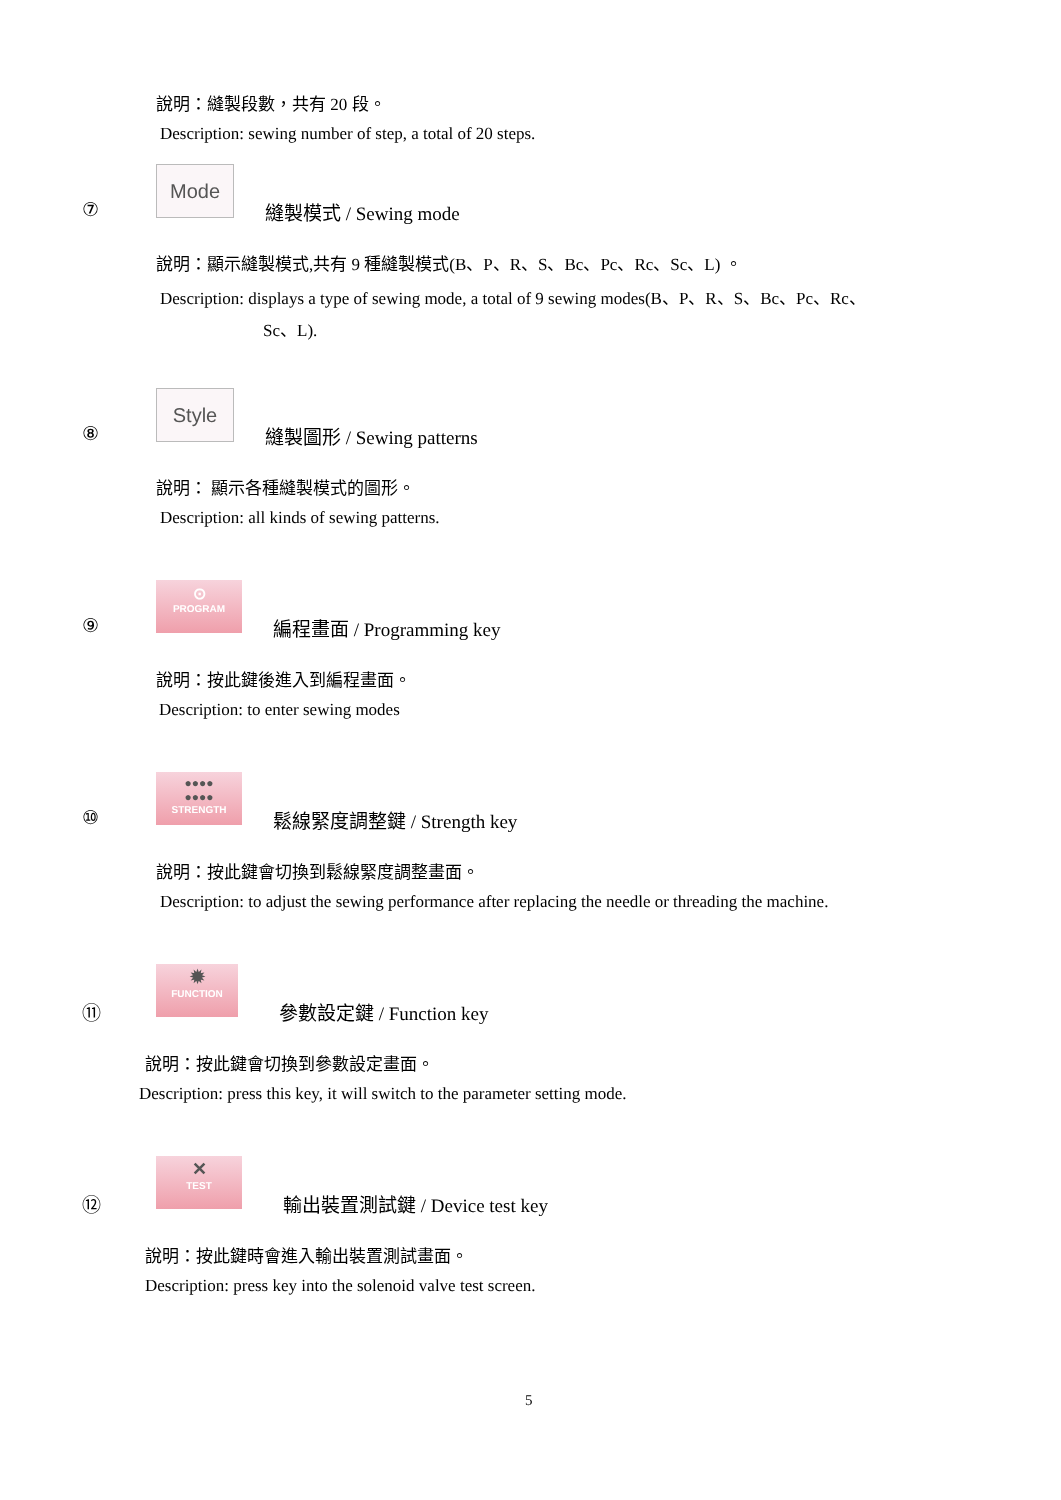說明：縫製段數，共有 20 段。
Description: sewing number of step, a total of 20 steps.
⑦
Mode
縫製模式 / Sewing mode
說明：顯示縫製模式,共有 9 種縫製模式(B、P、R、S、Bc、Pc、Rc、Sc、L) 。
Description: displays a type of sewing mode, a total of 9 sewing modes(B、P、R、S、Bc、Pc、Rc、
Sc、L).
⑧
Style
縫製圖形 / Sewing patterns
說明： 顯示各種縫製模式的圖形。
Description: all kinds of sewing patterns.
⑨
⊙
PROGRAM
編程畫面 / Programming key
說明：按此鍵後進入到編程畫面。
Description: to enter sewing modes
⑩
●●●●
●●●●
STRENGTH
鬆線緊度調整鍵 / Strength key
說明：按此鍵會切換到鬆線緊度調整畫面。
Description: to adjust the sewing performance after replacing the needle or threading the machine.
⑪
✹
FUNCTION
參數設定鍵 / Function key
說明：按此鍵會切換到參數設定畫面。
Description: press this key, it will switch to the parameter setting mode.
⑫
✕
TEST
輸出裝置測試鍵 / Device test key
說明：按此鍵時會進入輸出裝置測試畫面。
Description: press key into the solenoid valve test screen.
5